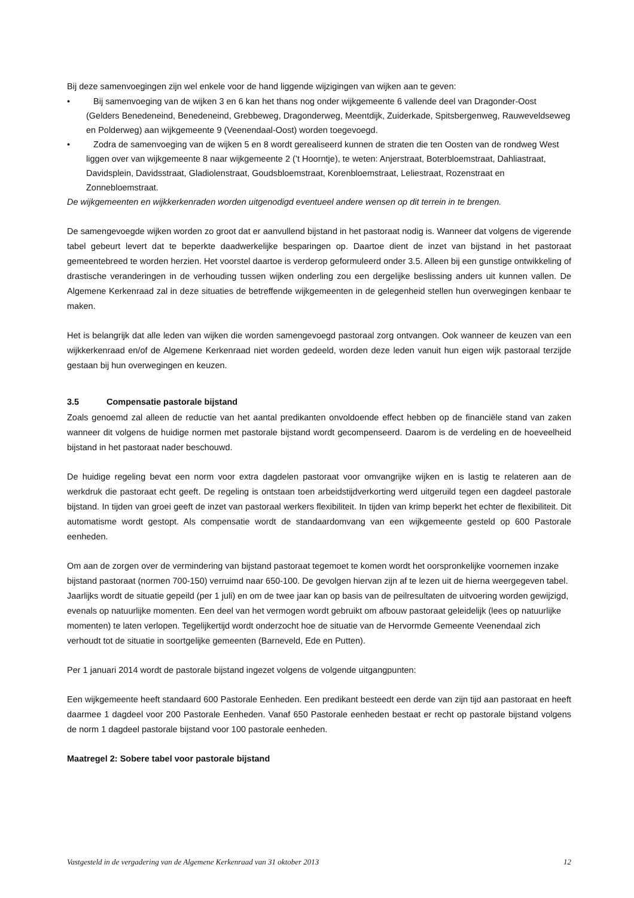Bij deze samenvoegingen zijn wel enkele voor de hand liggende wijzigingen van wijken aan te geven:
• Bij samenvoeging van de wijken 3 en 6 kan het thans nog onder wijkgemeente 6 vallende deel van Dragonder-Oost (Gelders Benedeneind, Benedeneind, Grebbeweg, Dragonderweg, Meentdijk, Zuiderkade, Spitsbergenweg, Rauweveldseweg en Polderweg) aan wijkgemeente 9 (Veenendaal-Oost) worden toegevoegd.
• Zodra de samenvoeging van de wijken 5 en 8 wordt gerealiseerd kunnen de straten die ten Oosten van de rondweg West liggen over van wijkgemeente 8 naar wijkgemeente 2 (’t Hoorntje), te weten: Anjerstraat, Boterbloemstraat, Dahliastraat, Davidsplein, Davidsstraat, Gladiolenstraat, Goudsbloemstraat, Korenbloemstraat, Leliestraat, Rozenstraat en Zonnebloemstraat.
De wijkgemeenten en wijkkerkenraden worden uitgenodigd eventueel andere wensen op dit terrein in te brengen.
De samengevoegde wijken worden zo groot dat er aanvullend bijstand in het pastoraat nodig is. Wanneer dat volgens de vigerende tabel gebeurt levert dat te beperkte daadwerkelijke besparingen op. Daartoe dient de inzet van bijstand in het pastoraat gemeentebreed te worden herzien. Het voorstel daartoe is verderop geformuleerd onder 3.5. Alleen bij een gunstige ontwikkeling of drastische veranderingen in de verhouding tussen wijken onderling zou een dergelijke beslissing anders uit kunnen vallen. De Algemene Kerkenraad zal in deze situaties de betreffende wijkgemeenten in de gelegenheid stellen hun overwegingen kenbaar te maken.
Het is belangrijk dat alle leden van wijken die worden samengevoegd pastoraal zorg ontvangen. Ook wanneer de keuzen van een wijkkerkenraad en/of de Algemene Kerkenraad niet worden gedeeld, worden deze leden vanuit hun eigen wijk pastoraal terzijde gestaan bij hun overwegingen en keuzen.
3.5 Compensatie pastorale bijstand
Zoals genoemd zal alleen de reductie van het aantal predikanten onvoldoende effect hebben op de financiële stand van zaken wanneer dit volgens de huidige normen met pastorale bijstand wordt gecompenseerd. Daarom is de verdeling en de hoeveelheid bijstand in het pastoraat nader beschouwd.
De huidige regeling bevat een norm voor extra dagdelen pastoraat voor omvangrijke wijken en is lastig te relateren aan de werkdruk die pastoraat echt geeft. De regeling is ontstaan toen arbeidstijdverkorting werd uitgeruild tegen een dagdeel pastorale bijstand. In tijden van groei geeft de inzet van pastoraal werkers flexibiliteit. In tijden van krimp beperkt het echter de flexibiliteit. Dit automatisme wordt gestopt. Als compensatie wordt de standaardomvang van een wijkgemeente gesteld op 600 Pastorale eenheden.
Om aan de zorgen over de vermindering van bijstand pastoraat tegemoet te komen wordt het oorspronkelijke voornemen inzake bijstand pastoraat (normen 700-150) verruimd naar 650-100. De gevolgen hiervan zijn af te lezen uit de hierna weergegeven tabel. Jaarlijks wordt de situatie gepeild (per 1 juli) en om de twee jaar kan op basis van de peilresultaten de uitvoering worden gewijzigd, evenals op natuurlijke momenten. Een deel van het vermogen wordt gebruikt om afbouw pastoraat geleidelijk (lees op natuurlijke momenten) te laten verlopen. Tegelijkertijd wordt onderzocht hoe de situatie van de Hervormde Gemeente Veenendaal zich verhoudt tot de situatie in soortgelijke gemeenten (Barneveld, Ede en Putten).
Per 1 januari 2014 wordt de pastorale bijstand ingezet volgens de volgende uitgangpunten:
Een wijkgemeente heeft standaard 600 Pastorale Eenheden. Een predikant besteedt een derde van zijn tijd aan pastoraat en heeft daarmee 1 dagdeel voor 200 Pastorale Eenheden. Vanaf 650 Pastorale eenheden bestaat er recht op pastorale bijstand volgens de norm 1 dagdeel pastorale bijstand voor 100 pastorale eenheden.
Maatregel 2: Sobere tabel voor pastorale bijstand
Vastgesteld in de vergadering van de Algemene Kerkenraad van 31 oktober 2013 12